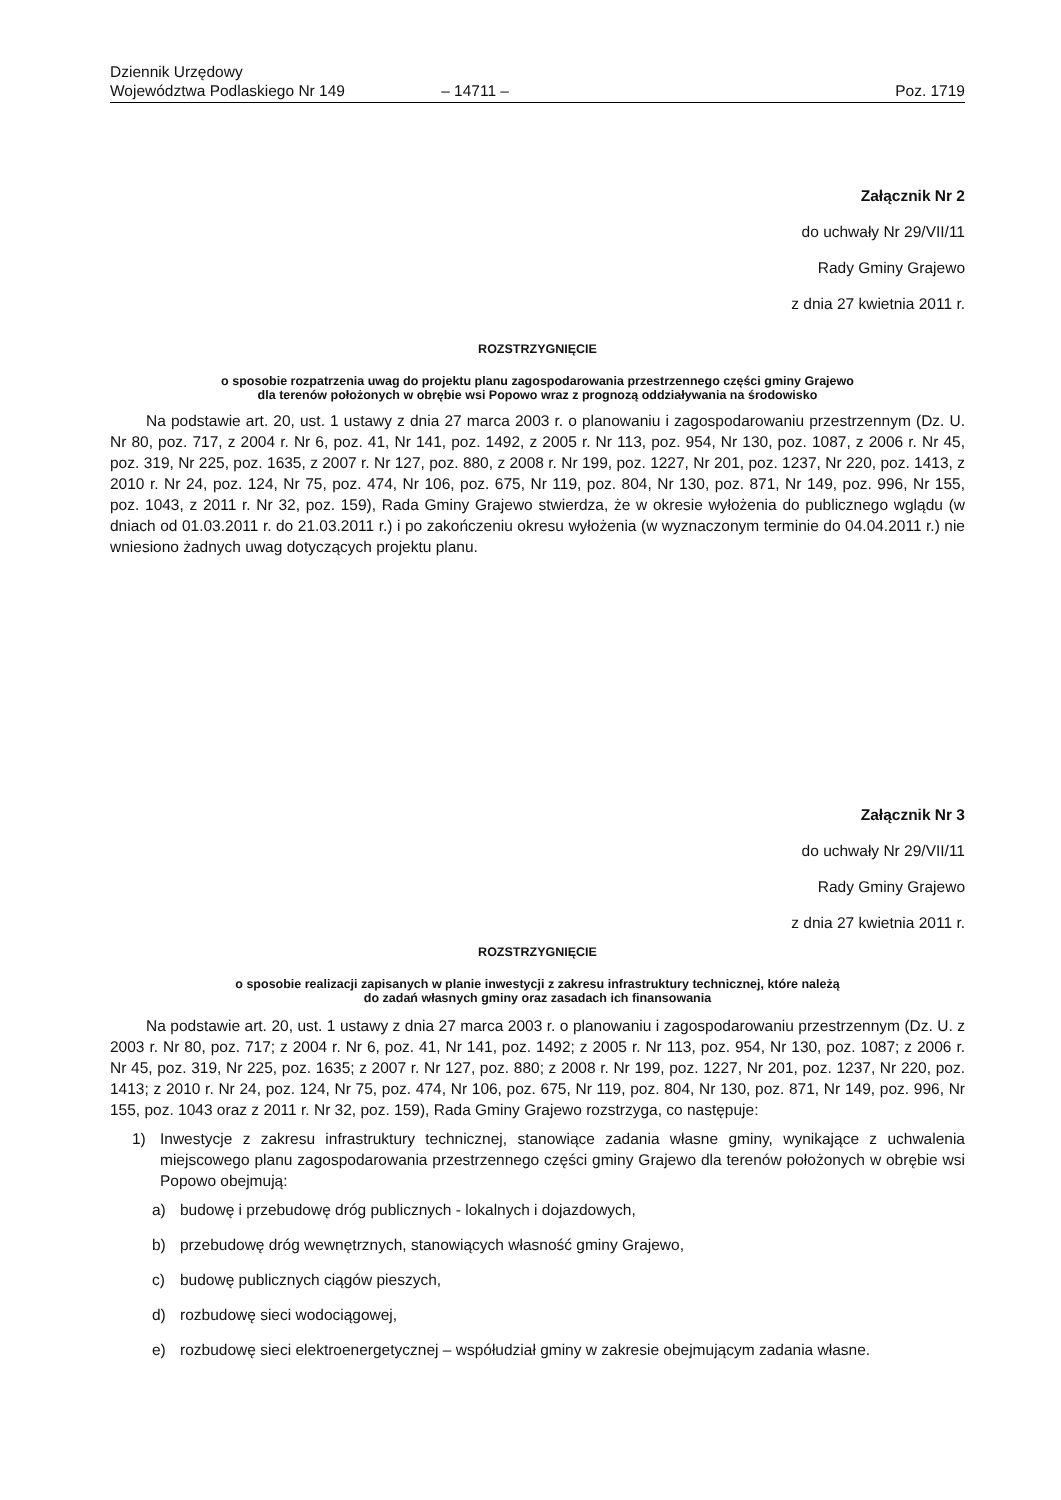Dziennik Urzędowy
Województwa Podlaskiego Nr 149
– 14711 –
Poz. 1719
Załącznik Nr 2
do uchwały Nr 29/VII/11
Rady Gminy Grajewo
z dnia 27 kwietnia 2011 r.
ROZSTRZYGNIĘCIE
o sposobie rozpatrzenia uwag do projektu planu zagospodarowania przestrzennego części gminy Grajewo
dla terenów położonych w obrębie wsi Popowo wraz z prognozą oddziaływania na środowisko
Na podstawie art. 20, ust. 1 ustawy z dnia 27 marca 2003 r. o planowaniu i zagospodarowaniu przestrzennym (Dz. U. Nr 80, poz. 717, z 2004 r. Nr 6, poz. 41, Nr 141, poz. 1492, z 2005 r. Nr 113, poz. 954, Nr 130, poz. 1087, z 2006 r. Nr 45, poz. 319, Nr 225, poz. 1635, z 2007 r. Nr 127, poz. 880, z 2008 r. Nr 199, poz. 1227, Nr 201, poz. 1237, Nr 220, poz. 1413, z 2010 r. Nr 24, poz. 124, Nr 75, poz. 474, Nr 106, poz. 675, Nr 119, poz. 804, Nr 130, poz. 871, Nr 149, poz. 996, Nr 155, poz. 1043, z 2011 r. Nr 32, poz. 159), Rada Gminy Grajewo stwierdza, że w okresie wyłożenia do publicznego wglądu (w dniach od 01.03.2011 r. do 21.03.2011 r.) i po zakończeniu okresu wyłożenia (w wyznaczonym terminie do 04.04.2011 r.) nie wniesiono żadnych uwag dotyczących projektu planu.
Załącznik Nr 3
do uchwały Nr 29/VII/11
Rady Gminy Grajewo
z dnia 27 kwietnia 2011 r.
ROZSTRZYGNIĘCIE
o sposobie realizacji zapisanych w planie inwestycji z zakresu infrastruktury technicznej, które należą
do zadań własnych gminy oraz zasadach ich finansowania
Na podstawie art. 20, ust. 1 ustawy z dnia 27 marca 2003 r. o planowaniu i zagospodarowaniu przestrzennym (Dz. U. z 2003 r. Nr 80, poz. 717; z 2004 r. Nr 6, poz. 41, Nr 141, poz. 1492; z 2005 r. Nr 113, poz. 954, Nr 130, poz. 1087; z 2006 r. Nr 45, poz. 319, Nr 225, poz. 1635; z 2007 r. Nr 127, poz. 880; z 2008 r. Nr 199, poz. 1227, Nr 201, poz. 1237, Nr 220, poz. 1413; z 2010 r. Nr 24, poz. 124, Nr 75, poz. 474, Nr 106, poz. 675, Nr 119, poz. 804, Nr 130, poz. 871, Nr 149, poz. 996, Nr 155, poz. 1043 oraz z 2011 r. Nr 32, poz. 159), Rada Gminy Grajewo rozstrzyga, co następuje:
1) Inwestycje z zakresu infrastruktury technicznej, stanowiące zadania własne gminy, wynikające z uchwalenia miejscowego planu zagospodarowania przestrzennego części gminy Grajewo dla terenów położonych w obrębie wsi Popowo obejmują:
a) budowę i przebudowę dróg publicznych - lokalnych i dojazdowych,
b) przebudowę dróg wewnętrznych, stanowiących własność gminy Grajewo,
c) budowę publicznych ciągów pieszych,
d) rozbudowę sieci wodociągowej,
e) rozbudowę sieci elektroenergetycznej – współudział gminy w zakresie obejmującym zadania własne.